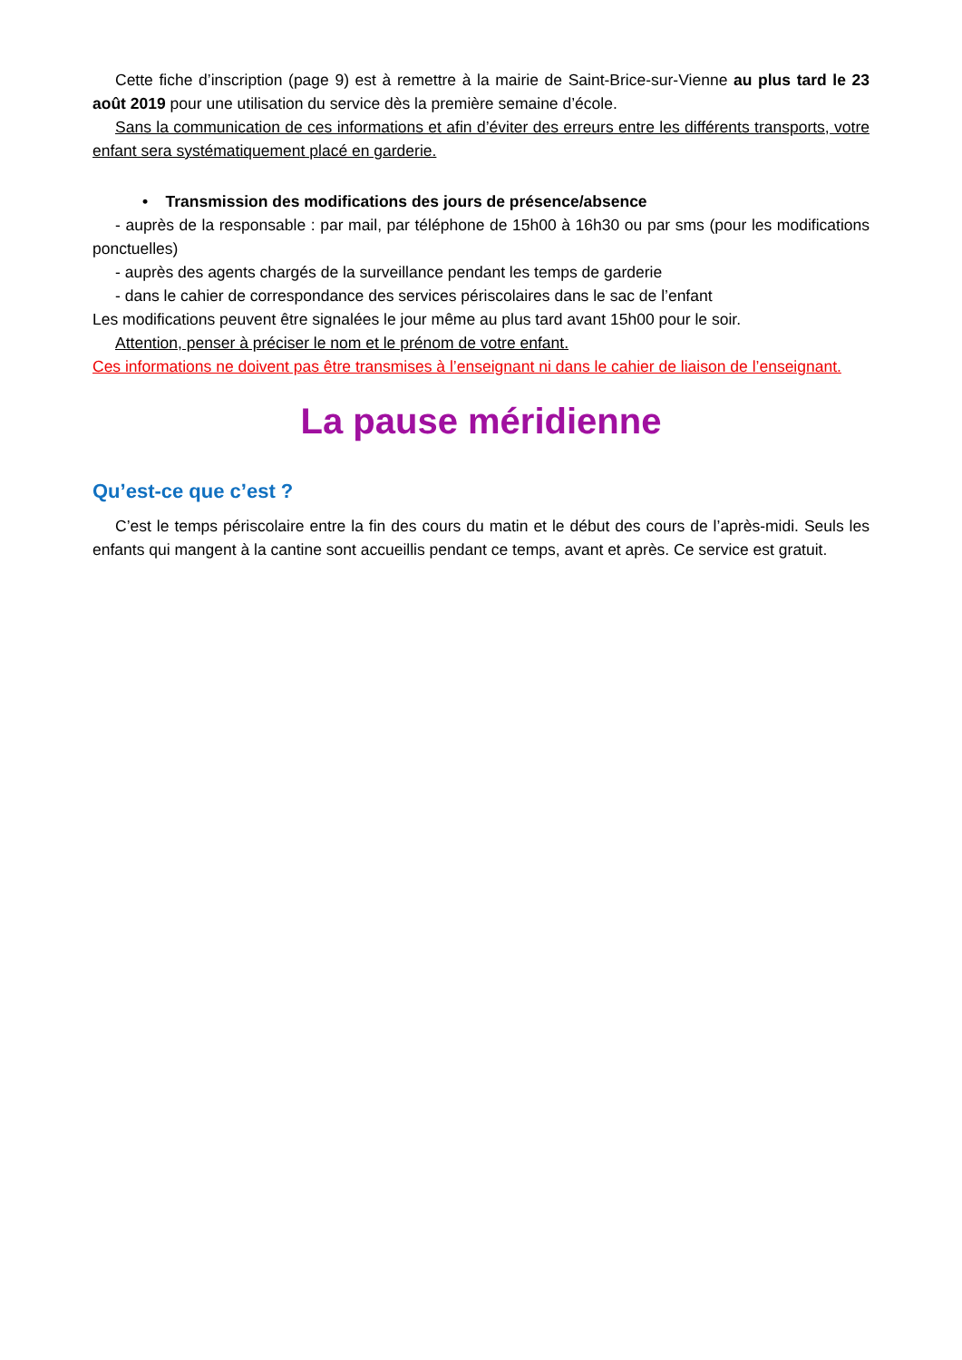Cette fiche d’inscription (page 9) est à remettre à la mairie de Saint-Brice-sur-Vienne au plus tard le 23 août 2019 pour une utilisation du service dès la première semaine d’école.
Sans la communication de ces informations et afin d’éviter des erreurs entre les différents transports, votre enfant sera systématiquement placé en garderie.
• Transmission des modifications des jours de présence/absence
- auprès de la responsable : par mail, par téléphone de 15h00 à 16h30 ou par sms (pour les modifications ponctuelles)
- auprès des agents chargés de la surveillance pendant les temps de garderie
- dans le cahier de correspondance des services périscolaires dans le sac de l’enfant
Les modifications peuvent être signalées le jour même au plus tard avant 15h00 pour le soir.
Attention, penser à préciser le nom et le prénom de votre enfant.
Ces informations ne doivent pas être transmises à l’enseignant ni dans le cahier de liaison de l’enseignant.
La pause méridienne
Qu’est-ce que c’est ?
C’est le temps périscolaire entre la fin des cours du matin et le début des cours de l’après-midi. Seuls les enfants qui mangent à la cantine sont accueillis pendant ce temps, avant et après. Ce service est gratuit.